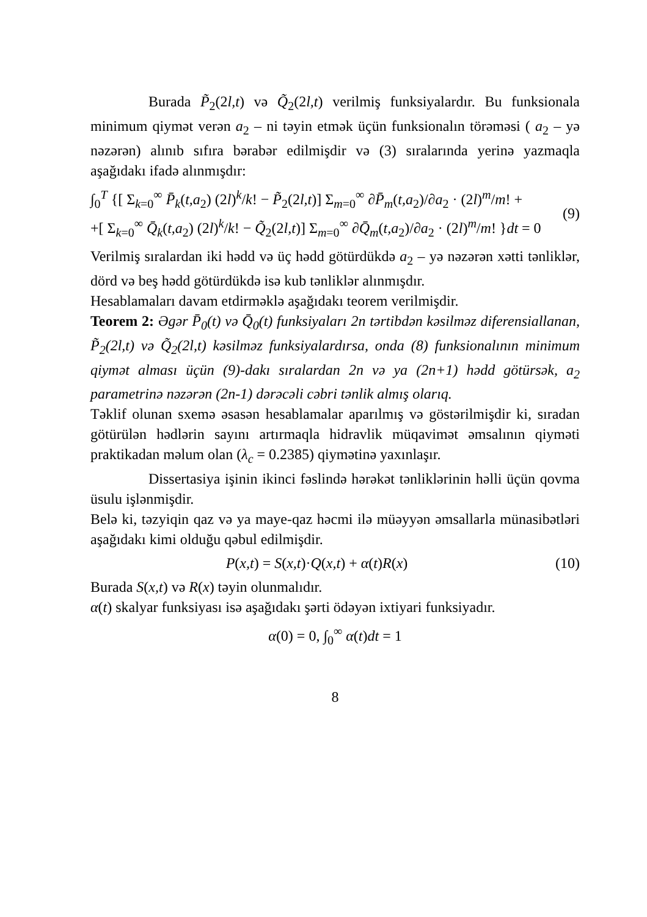Burada P̃<sub>2</sub>(2l,t) və Q̃<sub>2</sub>(2l,t) verilmiş funksiyalardır. Bu funksionala minimum qiymət verən a<sub>2</sub> – ni təyin etmək üçün funksionalın törəməsi ( a<sub>2</sub> – yə nəzərən) alınıb sıfıra bərabər edilmişdir və (3) sıralarında yerinə yazmaqla aşağıdakı ifadə alınmışdır:
∫<sub>0</sub><sup>T</sup> {[ Σ<sub>k=0</sub><sup>∞</sup> P̄<sub>k</sub>(t,a<sub>2</sub>) (2l)<sup>k</sup>/k! − P̃<sub>2</sub>(2l,t)] Σ<sub>m=0</sub><sup>∞</sup> ∂P̄<sub>m</sub>(t,a<sub>2</sub>)/∂a<sub>2</sub> · (2l)<sup>m</sup>/m! +
+[ Σ<sub>k=0</sub><sup>∞</sup> Q̄<sub>k</sub>(t,a<sub>2</sub>) (2l)<sup>k</sup>/k! − Q̃<sub>2</sub>(2l,t)] Σ<sub>m=0</sub><sup>∞</sup> ∂Q̄<sub>m</sub>(t,a<sub>2</sub>)/∂a<sub>2</sub> · (2l)<sup>m</sup>/m! }dt = 0
(9)
Verilmiş sıralardan iki hədd və üç hədd götürdükdə a<sub>2</sub> – yə nəzərən xətti tənliklər, dörd və beş hədd götürdükdə isə kub tənliklər alınmışdır.
Hesablamaları davam etdirməklə aşağıdakı teorem verilmişdir.
Teorem 2: Əgər P̄<sub>0</sub>(t) və Q̄<sub>0</sub>(t) funksiyaları 2n tərtibdən kəsilməz diferensiallanan, P̃<sub>2</sub>(2l,t) və Q̃<sub>2</sub>(2l,t) kəsilməz funksiyalardırsa, onda (8) funksionalının minimum qiymət alması üçün (9)-dakı sıralardan 2n və ya (2n+1) hədd götürsək, a<sub>2</sub> parametrinə nəzərən (2n-1) dərəcəli cəbri tənlik almış olarıq.
Təklif olunan sxemə əsasən hesablamalar aparılmış və göstərilmişdir ki, sıradan götürülən hədlərin sayını artırmaqla hidravlik müqavimət əmsalının qiyməti praktikadan məlum olan (λ<sub>c</sub> = 0.2385) qiymətinə yaxınlaşır.
Dissertasiya işinin ikinci fəslində hərəkət tənliklərinin həlli üçün qovma üsulu işlənmişdir.
Belə ki, təzyiqin qaz və ya maye-qaz həcmi ilə müəyyən əmsallarla münasibətləri aşağıdakı kimi olduğu qəbul edilmişdir.
P(x,t) = S(x,t)·Q(x,t) + α(t)R(x)
(10)
Burada S(x,t) və R(x) təyin olunmalıdır.
α(t) skalyar funksiyası isə aşağıdakı şərti ödəyən ixtiyari funksiyadır.
α(0) = 0, ∫<sub>0</sub><sup>∞</sup> α(t)dt = 1
8